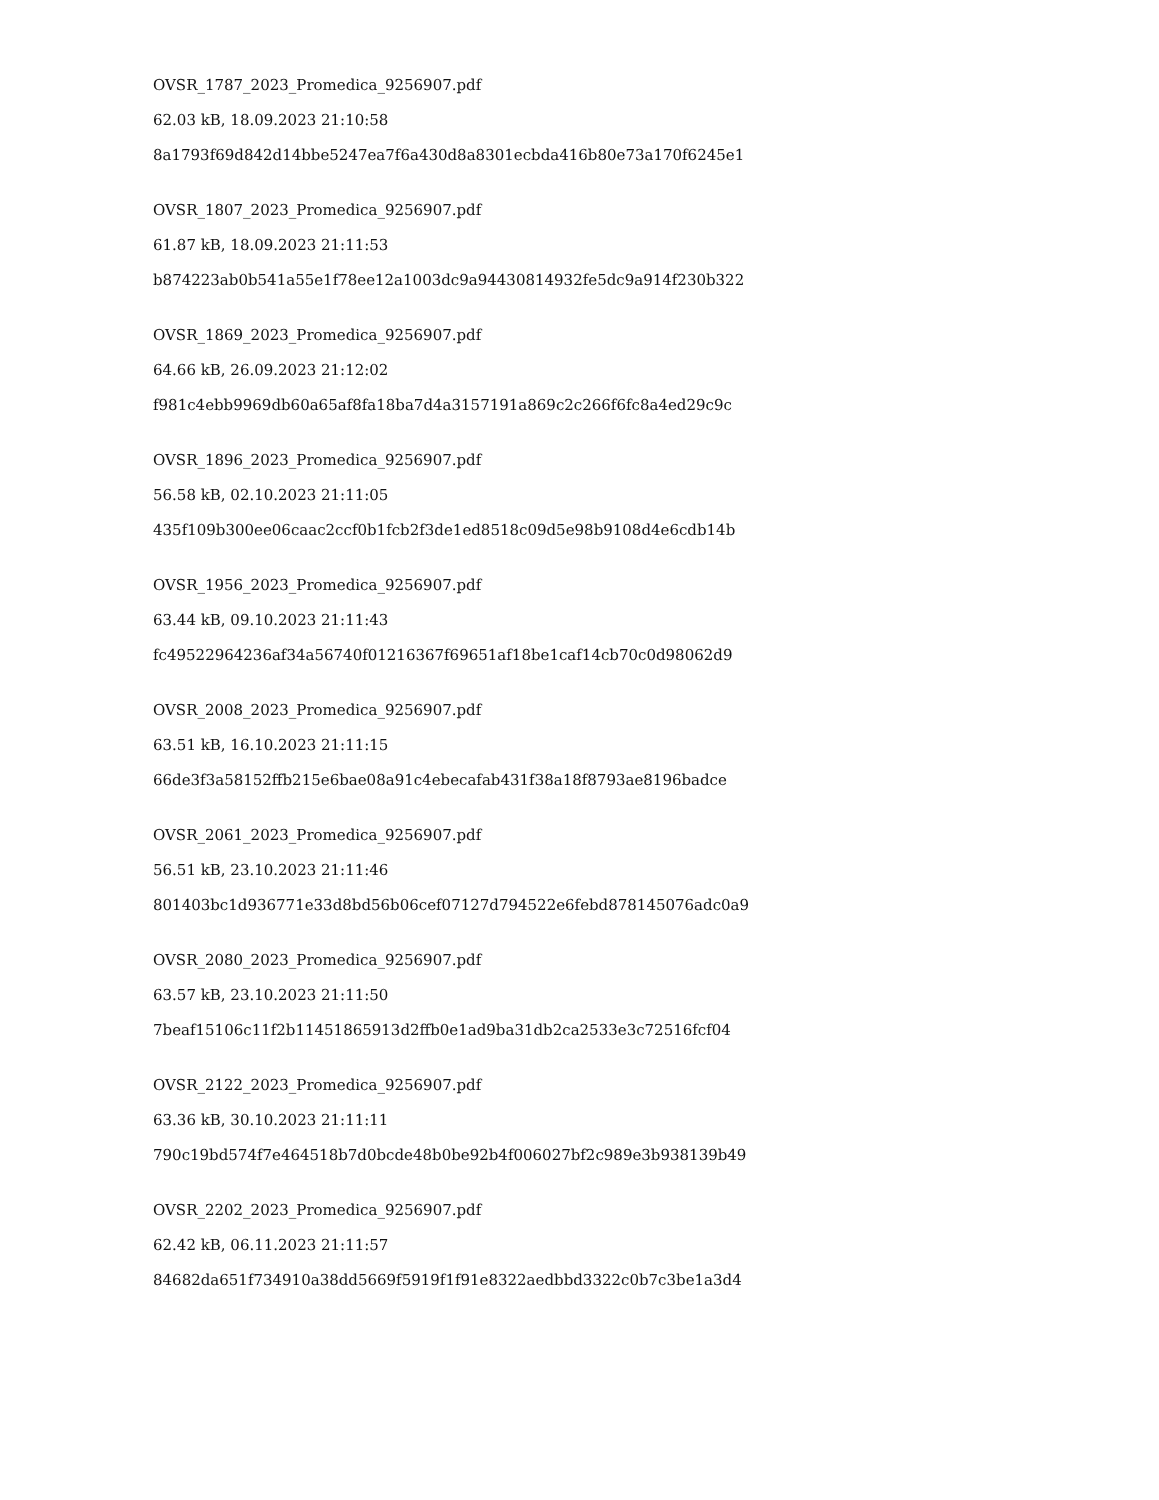OVSR_1787_2023_Promedica_9256907.pdf
62.03 kB, 18.09.2023 21:10:58
8a1793f69d842d14bbe5247ea7f6a430d8a8301ecbda416b80e73a170f6245e1
OVSR_1807_2023_Promedica_9256907.pdf
61.87 kB, 18.09.2023 21:11:53
b874223ab0b541a55e1f78ee12a1003dc9a94430814932fe5dc9a914f230b322
OVSR_1869_2023_Promedica_9256907.pdf
64.66 kB, 26.09.2023 21:12:02
f981c4ebb9969db60a65af8fa18ba7d4a3157191a869c2c266f6fc8a4ed29c9c
OVSR_1896_2023_Promedica_9256907.pdf
56.58 kB, 02.10.2023 21:11:05
435f109b300ee06caac2ccf0b1fcb2f3de1ed8518c09d5e98b9108d4e6cdb14b
OVSR_1956_2023_Promedica_9256907.pdf
63.44 kB, 09.10.2023 21:11:43
fc49522964236af34a56740f01216367f69651af18be1caf14cb70c0d98062d9
OVSR_2008_2023_Promedica_9256907.pdf
63.51 kB, 16.10.2023 21:11:15
66de3f3a58152ffb215e6bae08a91c4ebecafab431f38a18f8793ae8196badce
OVSR_2061_2023_Promedica_9256907.pdf
56.51 kB, 23.10.2023 21:11:46
801403bc1d936771e33d8bd56b06cef07127d794522e6febd878145076adc0a9
OVSR_2080_2023_Promedica_9256907.pdf
63.57 kB, 23.10.2023 21:11:50
7beaf15106c11f2b11451865913d2ffb0e1ad9ba31db2ca2533e3c72516fcf04
OVSR_2122_2023_Promedica_9256907.pdf
63.36 kB, 30.10.2023 21:11:11
790c19bd574f7e464518b7d0bcde48b0be92b4f006027bf2c989e3b938139b49
OVSR_2202_2023_Promedica_9256907.pdf
62.42 kB, 06.11.2023 21:11:57
84682da651f734910a38dd5669f5919f1f91e8322aedbbd3322c0b7c3be1a3d4